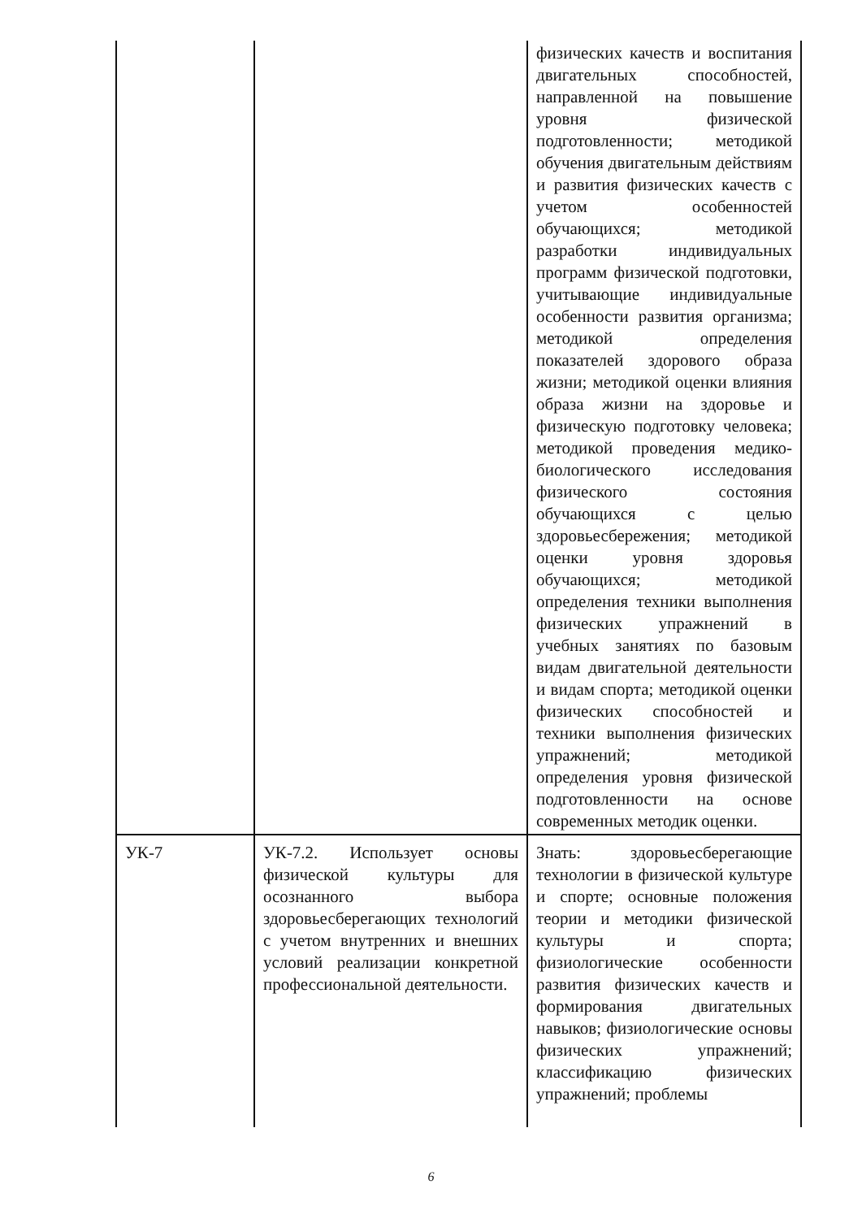| | | физических качеств и воспитания двигательных способностей, направленной на повышение уровня физической подготовленности; методикой обучения двигательным действиям и развития физических качеств с учетом особенностей обучающихся; методикой разработки индивидуальных программ физической подготовки, учитывающие индивидуальные особенности развития организма; методикой определения показателей здорового образа жизни; методикой оценки влияния образа жизни на здоровье и физическую подготовку человека; методикой проведения медико-биологического исследования физического состояния обучающихся с целью здоровьесбережения; методикой оценки уровня здоровья обучающихся; методикой определения техники выполнения физических упражнений в учебных занятиях по базовым видам двигательной деятельности и видам спорта; методикой оценки физических способностей и техники выполнения физических упражнений; методикой определения уровня физической подготовленности на основе современных методик оценки. |
| УК-7 | УК-7.2. Использует основы физической культуры для осознанного выбора здоровьесберегающих технологий с учетом внутренних и внешних условий реализации конкретной профессиональной деятельности. | Знать: здоровьесберегающие технологии в физической культуре и спорте; основные положения теории и методики физической культуры и спорта; физиологические особенности развития физических качеств и формирования двигательных навыков; физиологические основы физических упражнений; классификацию физических упражнений; проблемы |
6